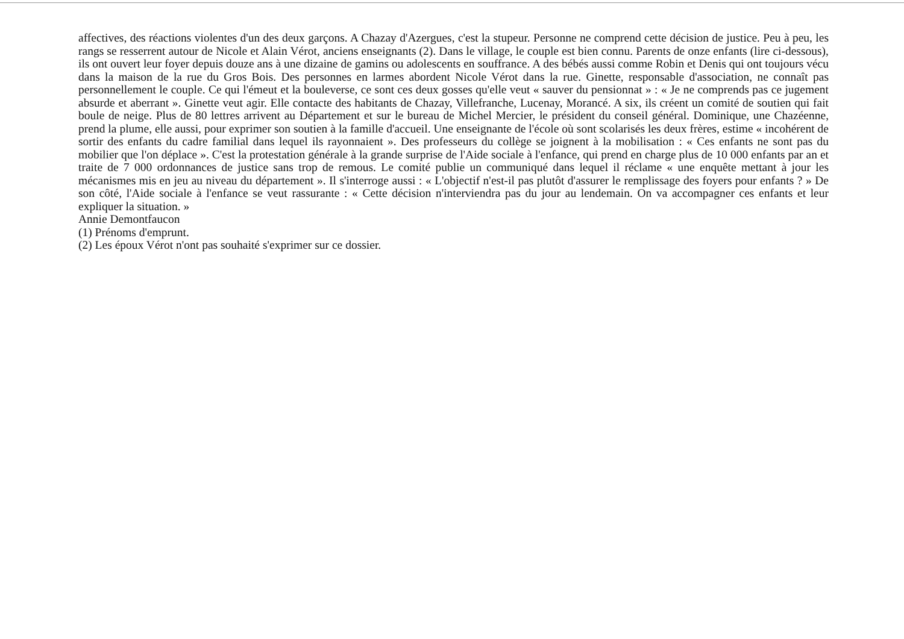affectives, des réactions violentes d'un des deux garçons. A Chazay d'Azergues, c'est la stupeur. Personne ne comprend cette décision de justice. Peu à peu, les rangs se resserrent autour de Nicole et Alain Vérot, anciens enseignants (2). Dans le village, le couple est bien connu. Parents de onze enfants (lire ci-dessous), ils ont ouvert leur foyer depuis douze ans à une dizaine de gamins ou adolescents en souffrance. A des bébés aussi comme Robin et Denis qui ont toujours vécu dans la maison de la rue du Gros Bois. Des personnes en larmes abordent Nicole Vérot dans la rue. Ginette, responsable d'association, ne connaît pas personnellement le couple. Ce qui l'émeut et la bouleverse, ce sont ces deux gosses qu'elle veut « sauver du pensionnat » : « Je ne comprends pas ce jugement absurde et aberrant ». Ginette veut agir. Elle contacte des habitants de Chazay, Villefranche, Lucenay, Morancé. A six, ils créent un comité de soutien qui fait boule de neige. Plus de 80 lettres arrivent au Département et sur le bureau de Michel Mercier, le président du conseil général. Dominique, une Chazéenne, prend la plume, elle aussi, pour exprimer son soutien à la famille d'accueil. Une enseignante de l'école où sont scolarisés les deux frères, estime « incohérent de sortir des enfants du cadre familial dans lequel ils rayonnaient ». Des professeurs du collège se joignent à la mobilisation : « Ces enfants ne sont pas du mobilier que l'on déplace ». C'est la protestation générale à la grande surprise de l'Aide sociale à l'enfance, qui prend en charge plus de 10 000 enfants par an et traite de 7 000 ordonnances de justice sans trop de remous. Le comité publie un communiqué dans lequel il réclame « une enquête mettant à jour les mécanismes mis en jeu au niveau du département ». Il s'interroge aussi : « L'objectif n'est-il pas plutôt d'assurer le remplissage des foyers pour enfants ? » De son côté, l'Aide sociale à l'enfance se veut rassurante : « Cette décision n'interviendra pas du jour au lendemain. On va accompagner ces enfants et leur expliquer la situation. »
Annie Demontfaucon
(1) Prénoms d'emprunt.
(2) Les époux Vérot n'ont pas souhaité s'exprimer sur ce dossier.